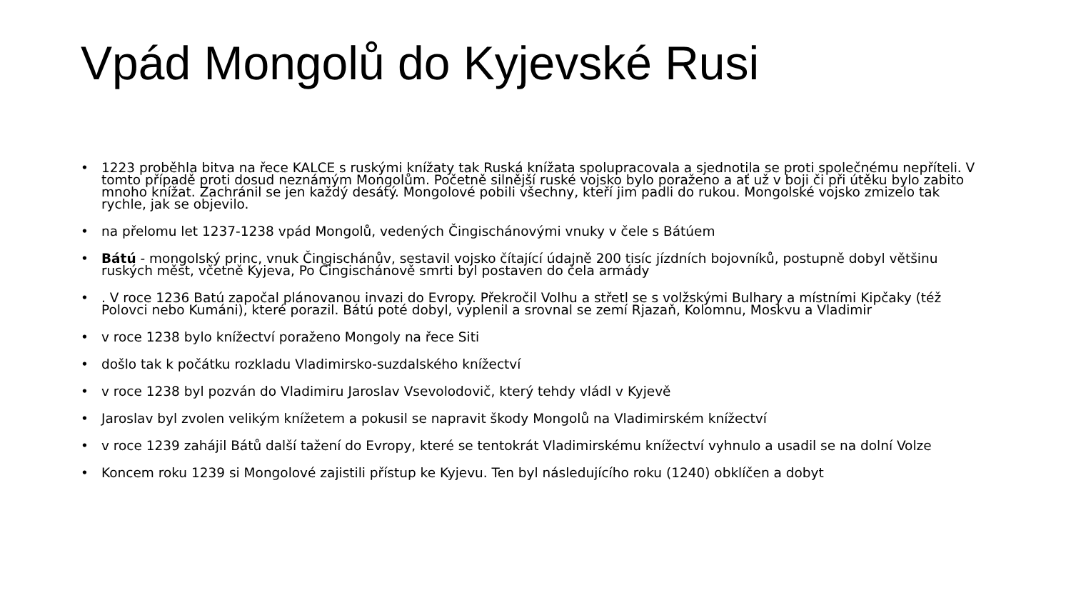Vpád Mongolů do Kyjevské Rusi
• 1223 proběhla bitva na řece KALCE s ruskými knížaty tak Ruská knížata spolupracovala a sjednotila se proti společnému nepříteli. V tomto případě proti dosud neznámým Mongolům. Početně silnější ruské vojsko bylo poraženo a ať už v boji či při útěku bylo zabito mnoho knížat. Zachránil se jen každý desátý. Mongolové pobili všechny, kteří jim padli do rukou. Mongolské vojsko zmizelo tak rychle, jak se objevilo.
• na přelomu let 1237-1238 vpád Mongolů, vedených Čingischánovými vnuky v čele s Bátúem
• Bátú - mongolský princ, vnuk Čingischánův, sestavil vojsko čítající údajně 200 tisíc jízdních bojovníků, postupně dobyl většinu ruských měst, včetně Kyjeva, Po Čingischánově smrti byl postaven do čela armády
•. V roce 1236 Batú započal plánovanou invazi do Evropy. Překročil Volhu a střetl se s volžskými Bulhary a místními Kipčaky (též Polovci nebo Kumáni), které porazil. Bátú poté dobyl, vyplenil a srovnal se zemí Rjazaň, Kolomnu, Moskvu a Vladimir
• v roce 1238 bylo knížectví poraženo Mongoly na řece Siti
• došlo tak k počátku rozkladu Vladimirsko-suzdalského knížectví
• v roce 1238 byl pozván do Vladimiru Jaroslav Vsevolodovič, který tehdy vládl v Kyjevě
• Jaroslav byl zvolen velikým knížetem a pokusil se napravit škody Mongolů na Vladimirském knížectví
• v roce 1239 zahájil Bátů další tažení do Evropy, které se tentokrát Vladimirskému knížectví vyhnulo a usadil se na dolní Volze
• Koncem roku 1239 si Mongolové zajistili přístup ke Kyjevu. Ten byl následujícího roku (1240) obklíčen a dobyt